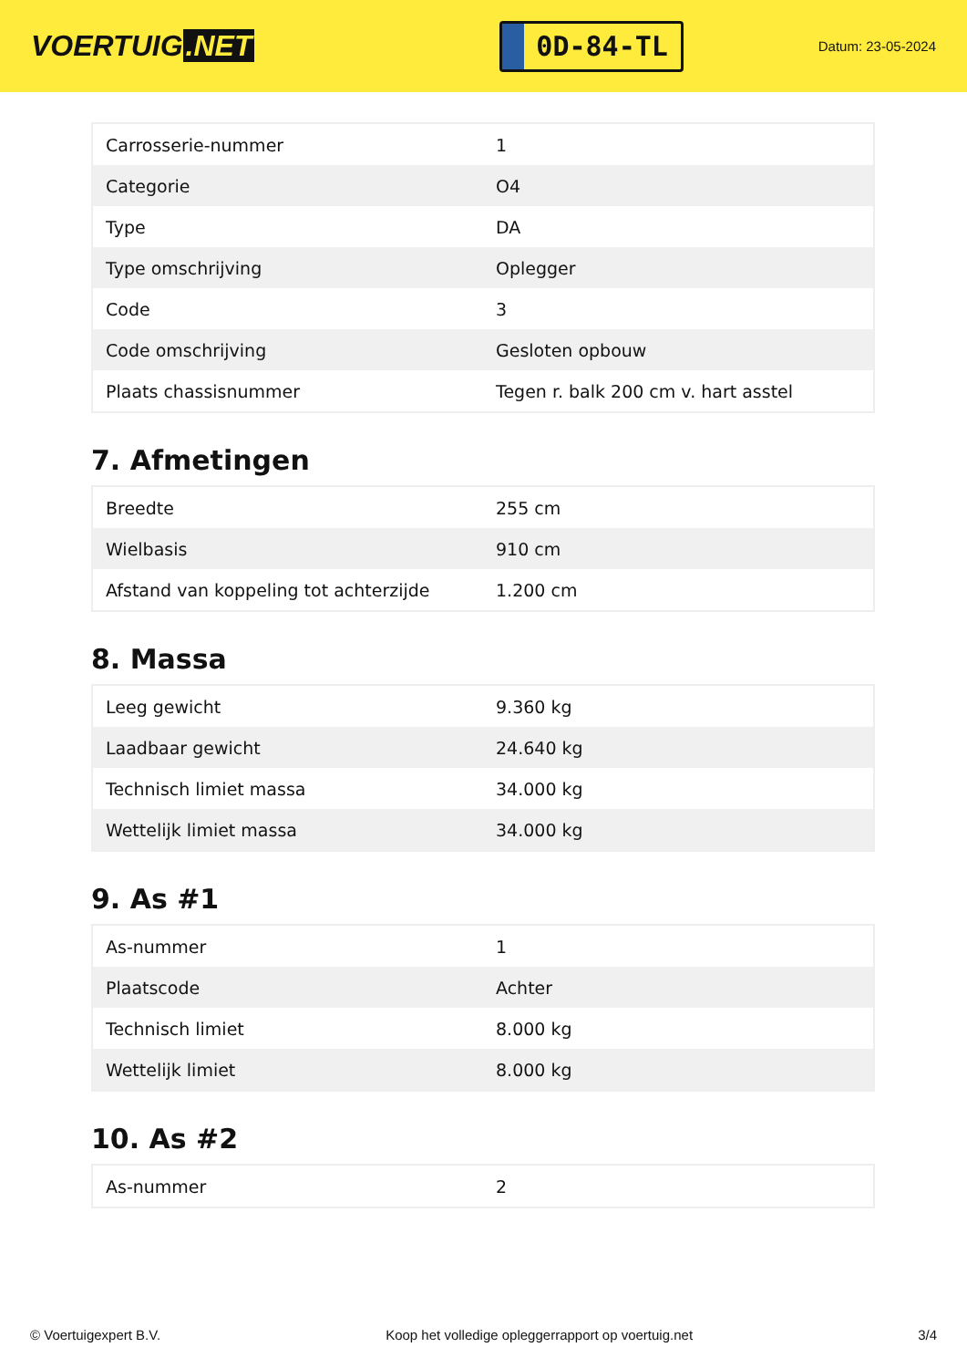VOERTUIG.NET
0D-84-TL
Datum: 23-05-2024
| Carrosserie-nummer | 1 |
| Categorie | O4 |
| Type | DA |
| Type omschrijving | Oplegger |
| Code | 3 |
| Code omschrijving | Gesloten opbouw |
| Plaats chassisnummer | Tegen r. balk 200 cm v. hart asstel |
7. Afmetingen
| Breedte | 255 cm |
| Wielbasis | 910 cm |
| Afstand van koppeling tot achterzijde | 1.200 cm |
8. Massa
| Leeg gewicht | 9.360 kg |
| Laadbaar gewicht | 24.640 kg |
| Technisch limiet massa | 34.000 kg |
| Wettelijk limiet massa | 34.000 kg |
9. As #1
| As-nummer | 1 |
| Plaatscode | Achter |
| Technisch limiet | 8.000 kg |
| Wettelijk limiet | 8.000 kg |
10. As #2
| As-nummer | 2 |
© Voertuigexpert B.V. Koop het volledige opleggerrapport op voertuig.net 3/4